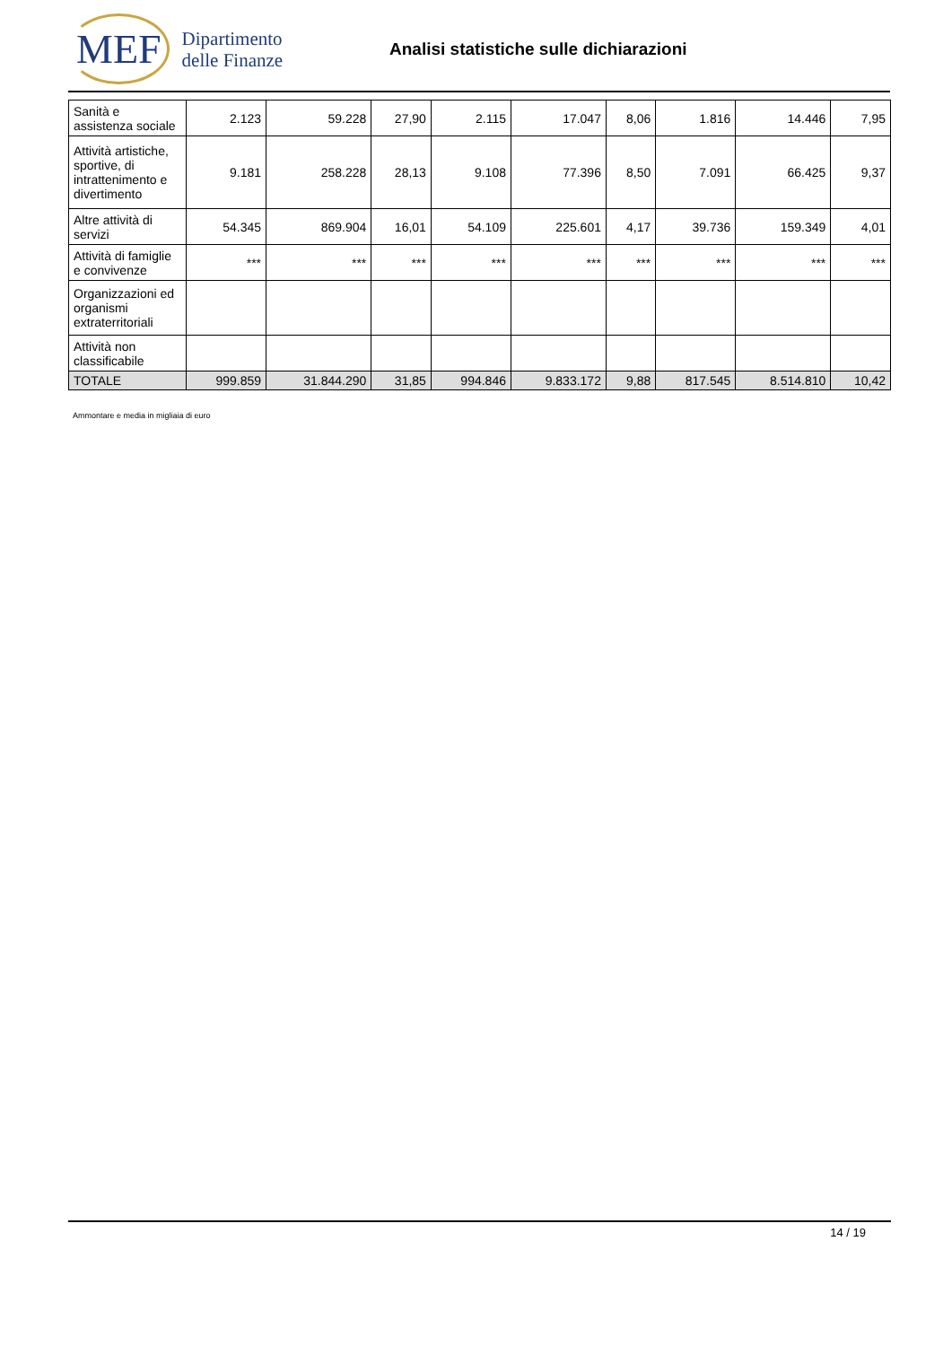MEF
Dipartimento
delle Finanze
Analisi statistiche sulle dichiarazioni
| Sanità e assistenza sociale | 2.123 | 59.228 | 27,90 | 2.115 | 17.047 | 8,06 | 1.816 | 14.446 | 7,95 |
| Attività artistiche, sportive, di intrattenimento e divertimento | 9.181 | 258.228 | 28,13 | 9.108 | 77.396 | 8,50 | 7.091 | 66.425 | 9,37 |
| Altre attività di servizi | 54.345 | 869.904 | 16,01 | 54.109 | 225.601 | 4,17 | 39.736 | 159.349 | 4,01 |
| Attività di famiglie e convivenze | *** | *** | *** | *** | *** | *** | *** | *** | *** |
| Organizzazioni ed organismi extraterritoriali | | | | | | | | | |
| Attività non classificabile | | | | | | | | | |
| TOTALE | 999.859 | 31.844.290 | 31,85 | 994.846 | 9.833.172 | 9,88 | 817.545 | 8.514.810 | 10,42 |
Ammontare e media in migliaia di euro
14 / 19